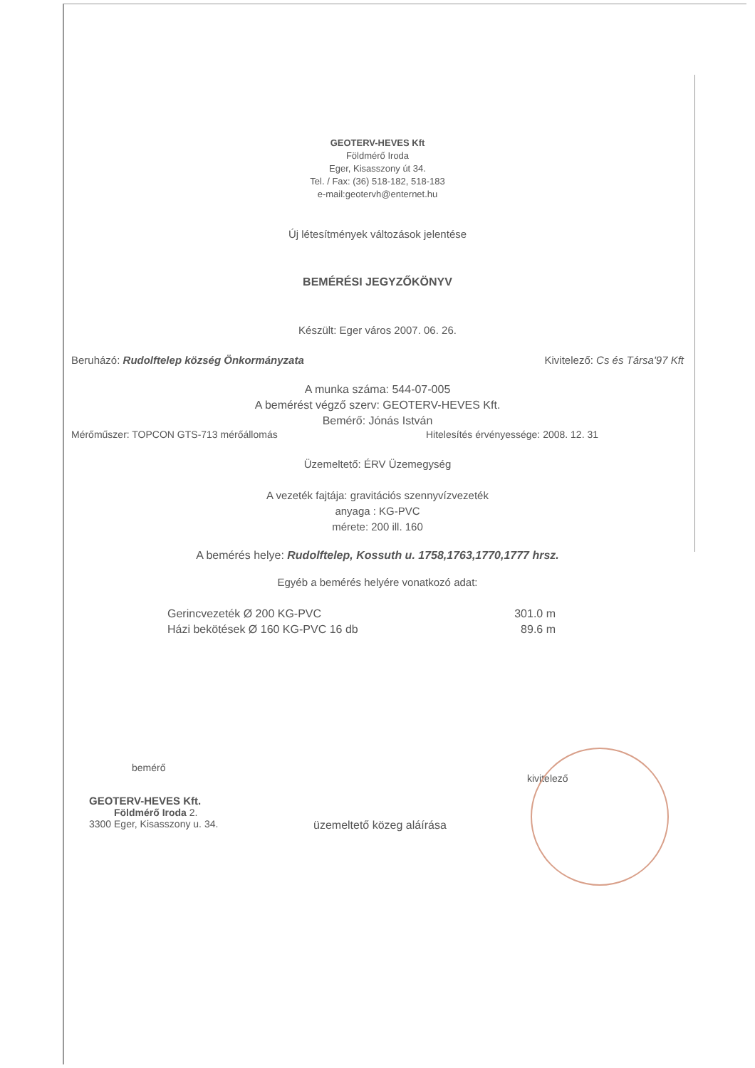GEOTERV-HEVES Kft
Földmérő Iroda
Eger, Kisasszony út 34.
Tel. / Fax: (36) 518-182, 518-183
e-mail:geotervh@enternet.hu
Új létesítmények változások jelentése
BEMÉRÉSI JEGYZŐKÖNYV
Készült: Eger város 2007. 06. 26.
Beruházó: Rudolftelep község Önkormányzata Kivitelező: Cs és Társa'97 Kft
A munka száma: 544-07-005
A bemérést végző szerv: GEOTERV-HEVES Kft.
Bemérő: Jónás István
Mérőműszer: TOPCON GTS-713 mérőállomás Hitelesítés érvényessége: 2008. 12. 31
Üzemeltető: ÉRV Üzemegység
A vezeték fajtája: gravitációs szennyvízvezeték
anyaga : KG-PVC
mérete: 200 ill. 160
A bemérés helye: Rudolftelep, Kossuth u. 1758,1763,1770,1777 hrsz.
Egyéb a bemérés helyére vonatkozó adat:
Gerincvezeték Ø 200 KG-PVC 301.0 m
Házi bekötések Ø 160 KG-PVC 16 db 89.6 m
bemérő
GEOTERV-HEVES Kft.
Földmérő Iroda 2.
3300 Eger, Kisasszony u. 34.
üzemeltető közeg aláírása
kivitelező